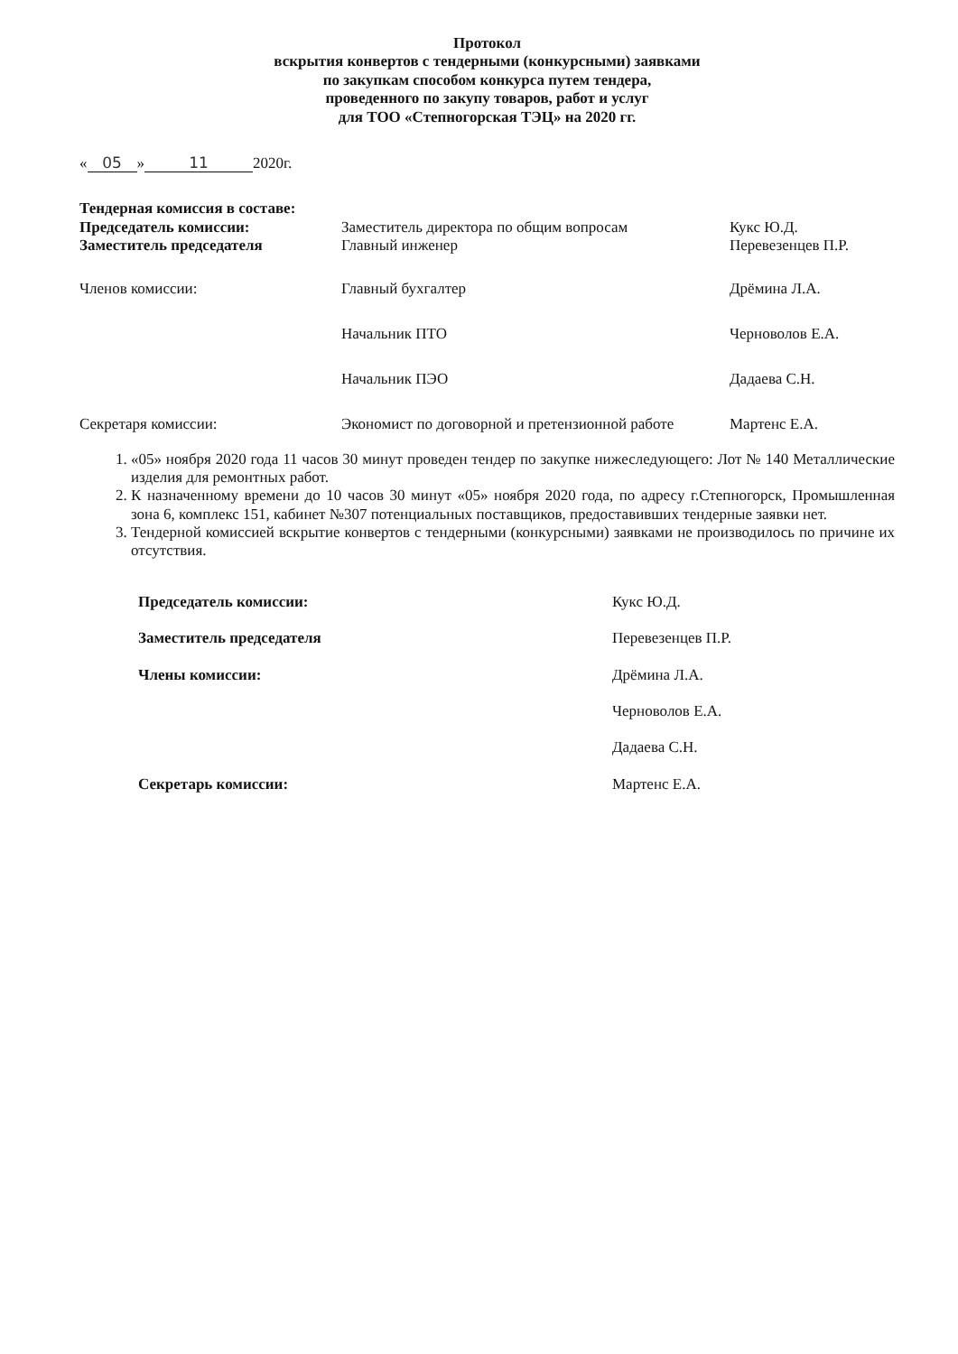Протокол
вскрытия конвертов с тендерными (конкурсными) заявками
по закупкам способом конкурса путем тендера,
проведенного по закупу товаров, работ и услуг
для ТОО «Степногорская ТЭЦ» на 2020 гг.
« 05 » 11 2020г.
Тендерная комиссия в составе:
| Председатель комиссии: | Заместитель директора по общим вопросам | Кукс Ю.Д. |
| Заместитель председателя | Главный инженер | Перевезенцев П.Р. |
| Членов комиссии: | Главный бухгалтер | Дрёмина Л.А. |
| | Начальник ПТО | Черноволов Е.А. |
| | Начальник ПЭО | Дадаева С.Н. |
| Секретаря комиссии: | Экономист по договорной и претензионной работе | Мартенс Е.А. |
1. «05» ноября 2020 года 11 часов 30 минут проведен тендер по закупке нижеследующего: Лот № 140 Металлические изделия для ремонтных работ.
2. К назначенному времени до 10 часов 30 минут «05» ноября 2020 года, по адресу г.Степногорск, Промышленная зона 6, комплекс 151, кабинет №307 потенциальных поставщиков, предоставивших тендерные заявки нет.
3. Тендерной комиссией вскрытие конвертов с тендерными (конкурсными) заявками не производилось по причине их отсутствия.
| Председатель комиссии: | Кукс Ю.Д. |
| Заместитель председателя | Перевезенцев П.Р. |
| Члены комиссии: | Дрёмина Л.А. |
| | Черноволов Е.А. |
| | Дадаева С.Н. |
| Секретарь комиссии: | Мартенс Е.А. |